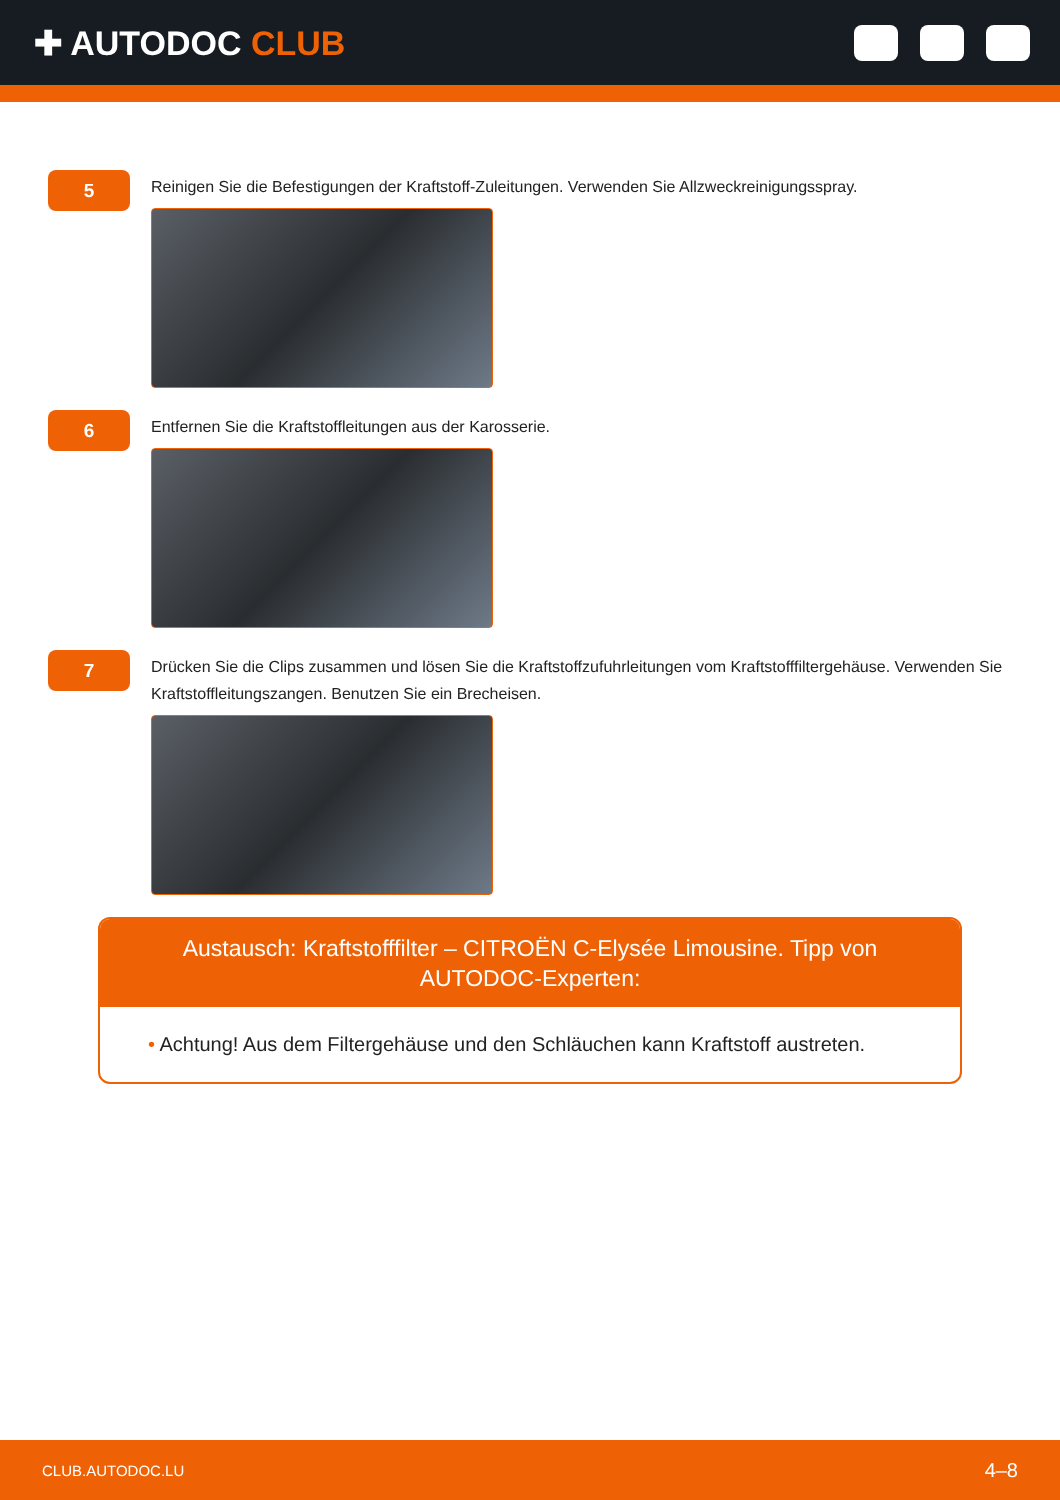✚ AUTODOC CLUB
5
Reinigen Sie die Befestigungen der Kraftstoff-Zuleitungen. Verwenden Sie Allzweckreinigungsspray.
6
Entfernen Sie die Kraftstoffleitungen aus der Karosserie.
7
Drücken Sie die Clips zusammen und lösen Sie die Kraftstoffzufuhrleitungen vom Kraftstofffiltergehäuse. Verwenden Sie Kraftstoffleitungszangen. Benutzen Sie ein Brecheisen.
Austausch: Kraftstofffilter – CITROËN C-Elysée Limousine. Tipp von AUTODOC-Experten:
• Achtung! Aus dem Filtergehäuse und den Schläuchen kann Kraftstoff austreten.
CLUB.AUTODOC.LU 4–8